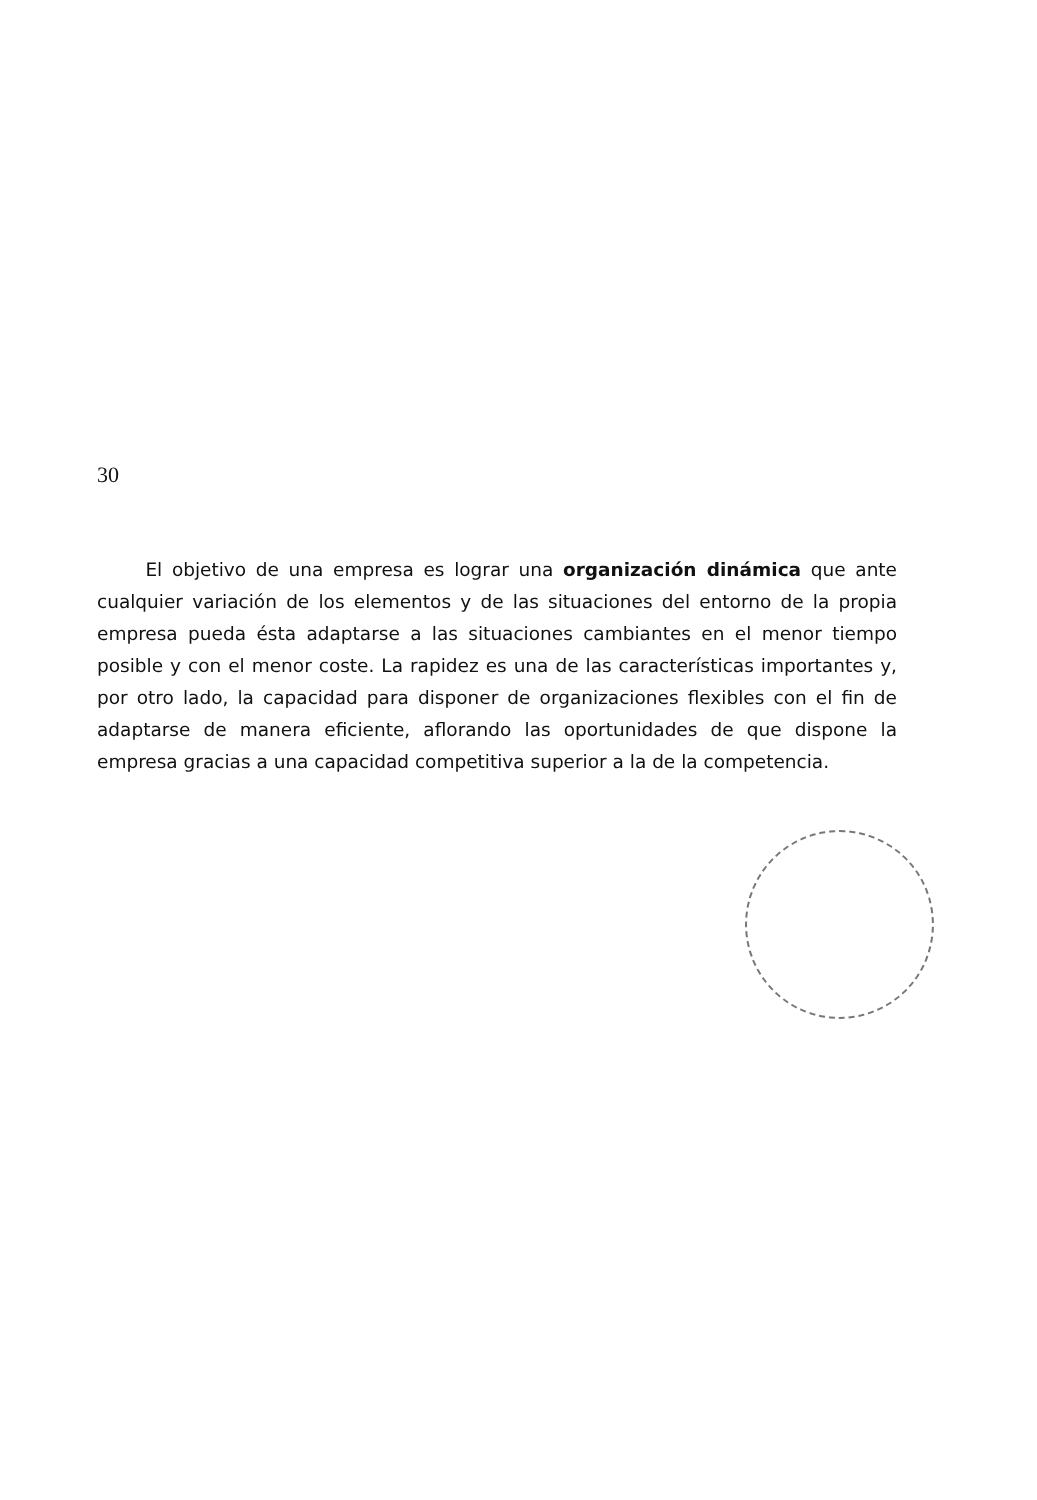30
El objetivo de una empresa es lograr una organización dinámica que ante cualquier variación de los elementos y de las situaciones del entorno de la propia empresa pueda ésta adaptarse a las situaciones cambiantes en el menor tiempo posible y con el menor coste. La rapidez es una de las características importantes y, por otro lado, la capacidad para disponer de organizaciones flexibles con el fin de adaptarse de manera eficiente, aflorando las oportunidades de que dispone la empresa gracias a una capacidad competitiva superior a la de la competencia.